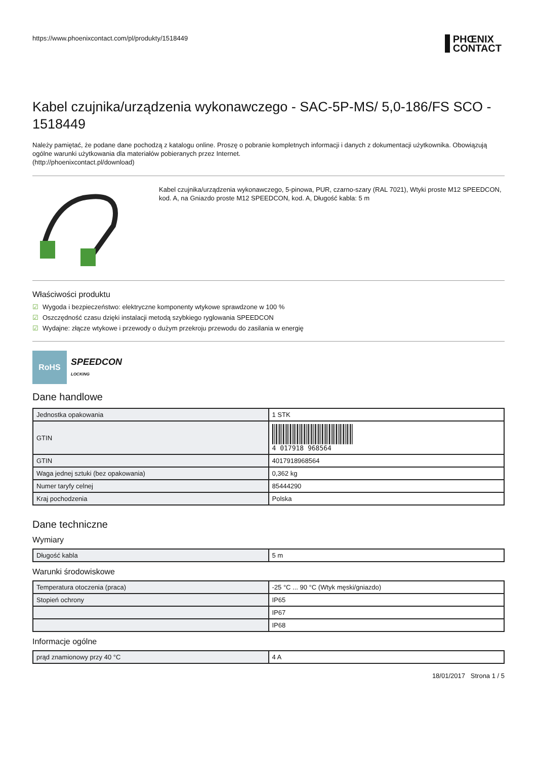https://www.phoenixcontact.com/pl/produkty/1518449 PHŒNIX
CONTACT
Kabel czujnika/urządzenia wykonawczego - SAC-5P-MS/ 5,0-186/FS SCO - 1518449
Należy pamiętać, że podane dane pochodzą z katalogu online. Proszę o pobranie kompletnych informacji i danych z dokumentacji użytkownika. Obowiązują ogólne warunki użytkowania dla materiałów pobieranych przez Internet.
(http://phoenixcontact.pl/download)
Kabel czujnika/urządzenia wykonawczego, 5-pinowa, PUR, czarno-szary (RAL 7021), Wtyki proste M12 SPEEDCON, kod. A, na Gniazdo proste M12 SPEEDCON, kod. A, Długość kabla: 5 m
Właściwości produktu
☑ Wygoda i bezpieczeństwo: elektryczne komponenty wtykowe sprawdzone w 100 %
☑ Oszczędność czasu dzięki instalacji metodą szybkiego ryglowania SPEEDCON
☑ Wydajne: złącze wtykowe i przewody o dużym przekroju przewodu do zasilania w energię
RoHS
SPEEDCON
LOCKING
Dane handlowe
| Jednostka opakowania | 1 STK |
| GTIN | 4 017918 968564 |
| GTIN | 4017918968564 |
| Waga jednej sztuki (bez opakowania) | 0,362 kg |
| Numer taryfy celnej | 85444290 |
| Kraj pochodzenia | Polska |
Dane techniczne
Wymiary
| Długość kabla | 5 m |
Warunki środowiskowe
| Temperatura otoczenia (praca) | -25 °C ... 90 °C (Wtyk męski/gniazdo) |
| Stopień ochrony | IP65 |
| | IP67 |
| | IP68 |
Informacje ogólne
| prąd znamionowy przy 40 °C | 4 A |
18/01/2017 Strona 1 / 5